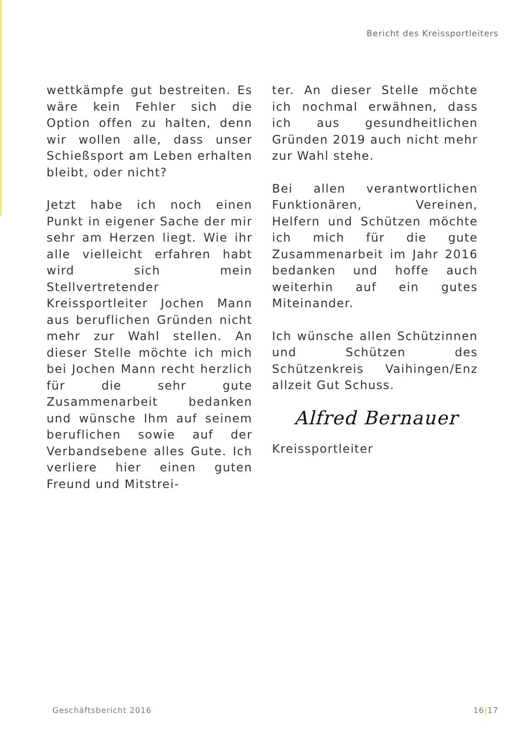Bericht des Kreissportleiters
wettkämpfe gut bestreiten. Es wäre kein Fehler sich die Option offen zu halten, denn wir wollen alle, dass unser Schießsport am Leben erhalten bleibt, oder nicht?
Jetzt habe ich noch einen Punkt in eigener Sache der mir sehr am Herzen liegt. Wie ihr alle vielleicht erfahren habt wird sich mein Stellvertretender Kreissportleiter Jochen Mann aus beruflichen Gründen nicht mehr zur Wahl stellen. An dieser Stelle möchte ich mich bei Jochen Mann recht herzlich für die sehr gute Zusammenarbeit bedanken und wünsche Ihm auf seinem beruflichen sowie auf der Verbandsebene alles Gute. Ich verliere hier einen guten Freund und Mitstrei-
ter. An dieser Stelle möchte ich nochmal erwähnen, dass ich aus gesundheitlichen Gründen 2019 auch nicht mehr zur Wahl stehe.
Bei allen verantwortlichen Funktionären, Vereinen, Helfern und Schützen möchte ich mich für die gute Zusammenarbeit im Jahr 2016 bedanken und hoffe auch weiterhin auf ein gutes Miteinander.
Ich wünsche allen Schützinnen und Schützen des Schützenkreis Vaihingen/Enz allzeit Gut Schuss.
Alfred Bernauer
Kreissportleiter
Geschäftsbericht 2016 16|17